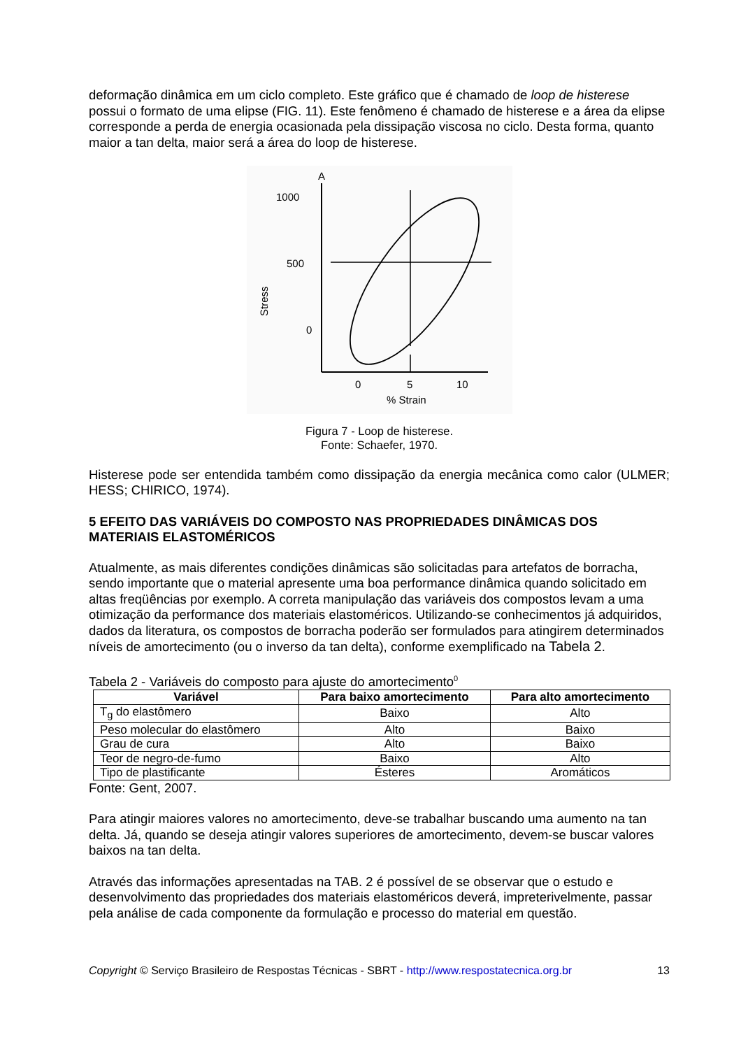deformação dinâmica em um ciclo completo. Este gráfico que é chamado de loop de histerese possui o formato de uma elipse (FIG. 11). Este fenômeno é chamado de histerese e a área da elipse corresponde a perda de energia ocasionada pela dissipação viscosa no ciclo. Desta forma, quanto maior a tan delta, maior será a área do loop de histerese.
A
1000
500
0
Stress
0
5
10
% Strain
Figura 7 - Loop de histerese.
Fonte: Schaefer, 1970.
Histerese pode ser entendida também como dissipação da energia mecânica como calor (ULMER; HESS; CHIRICO, 1974).
5 EFEITO DAS VARIÁVEIS DO COMPOSTO NAS PROPRIEDADES DINÂMICAS DOS MATERIAIS ELASTOMÉRICOS
Atualmente, as mais diferentes condições dinâmicas são solicitadas para artefatos de borracha, sendo importante que o material apresente uma boa performance dinâmica quando solicitado em altas freqüências por exemplo. A correta manipulação das variáveis dos compostos levam a uma otimização da performance dos materiais elastoméricos. Utilizando-se conhecimentos já adquiridos, dados da literatura, os compostos de borracha poderão ser formulados para atingirem determinados níveis de amortecimento (ou o inverso da tan delta), conforme exemplificado na Tabela 2.
Tabela 2 - Variáveis do composto para ajuste do amortecimento<sup>0</sup>
| Variável | Para baixo amortecimento | Para alto amortecimento |
| --- | --- | --- |
| T<sub>g</sub> do elastômero | Baixo | Alto |
| Peso molecular do elastômero | Alto | Baixo |
| Grau de cura | Alto | Baixo |
| Teor de negro-de-fumo | Baixo | Alto |
| Tipo de plastificante | Ésteres | Aromáticos |
Fonte: Gent, 2007.
Para atingir maiores valores no amortecimento, deve-se trabalhar buscando uma aumento na tan delta. Já, quando se deseja atingir valores superiores de amortecimento, devem-se buscar valores baixos na tan delta.
Através das informações apresentadas na TAB. 2 é possível de se observar que o estudo e desenvolvimento das propriedades dos materiais elastoméricos deverá, impreterivelmente, passar pela análise de cada componente da formulação e processo do material em questão.
Copyright © Serviço Brasileiro de Respostas Técnicas - SBRT - http://www.respostatecnica.org.br 13